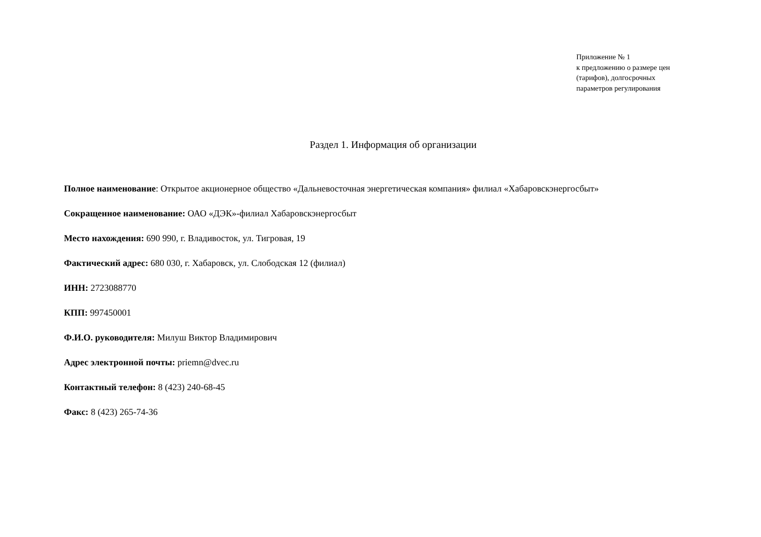Приложение № 1
к предложению о размере цен
(тарифов), долгосрочных
параметров регулирования
Раздел 1. Информация об организации
Полное наименование: Открытое акционерное общество «Дальневосточная энергетическая компания» филиал «Хабаровскэнергосбыт»
Сокращенное наименование: ОАО «ДЭК»-филиал Хабаровскэнергосбыт
Место нахождения: 690 990, г. Владивосток, ул. Тигровая, 19
Фактический адрес: 680 030, г. Хабаровск, ул. Слободская 12 (филиал)
ИНН: 2723088770
КПП: 997450001
Ф.И.О. руководителя: Милуш Виктор Владимирович
Адрес электронной почты: priemn@dvec.ru
Контактный телефон: 8 (423) 240-68-45
Факс: 8 (423) 265-74-36